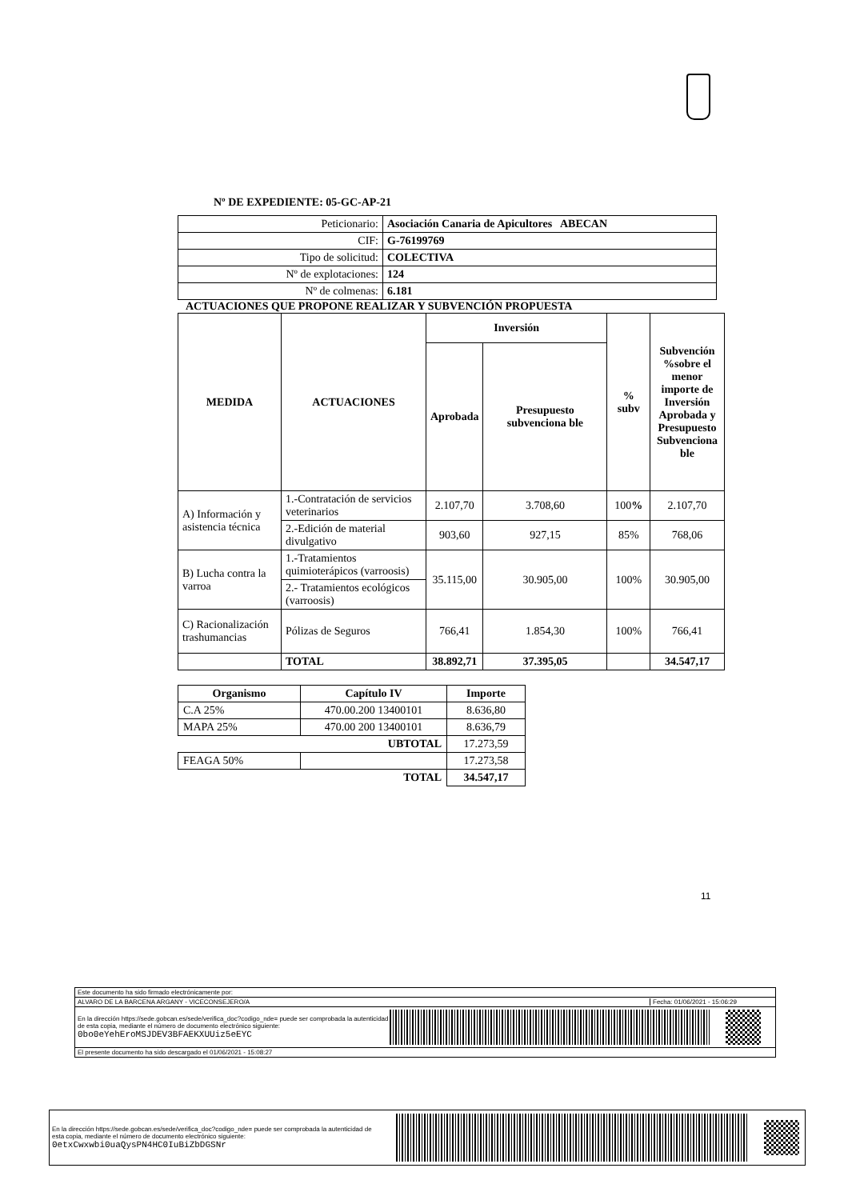Nº DE EXPEDIENTE: 05-GC-AP-21
| Peticionario: | Asociación Canaria de Apicultores ABECAN |
| CIF: | G-76199769 |
| Tipo de solicitud: | COLECTIVA |
| Nº de explotaciones: | 124 |
| Nº de colmenas: | 6.181 |
ACTUACIONES QUE PROPONE REALIZAR Y SUBVENCIÓN PROPUESTA
| MEDIDA | ACTUACIONES | Inversión | | % subv | Subvención %sobre el menor importe de Inversión Aprobada y Presupuesto Subvenciona ble |
| --- | --- | --- | --- | --- | --- |
| | | Aprobada | Presupuesto subvenciona ble | | |
| A) Información y asistencia técnica | 1.-Contratación de servicios veterinarios | 2.107,70 | 3.708,60 | 100 % | 2.107,70 |
| | 2.-Edición de material divulgativo | 903,60 | 927,15 | 85% | 768,06 |
| B) Lucha contra la varroa | 1.-Tratamientos quimioterápicos (varroosis) | 35.115,00 | 30.905,00 | 100% | 30.905,00 |
| | 2.- Tratamientos ecológicos (varroosis) | | | | |
| C) Racionalización trashumancias | Pólizas de Seguros | 766,41 | 1.854,30 | 100% | 766,41 |
| | TOTAL | 38.892,71 | 37.395,05 | | 34.547,17 |
| Organismo | Capítulo IV | Importe |
| --- | --- | --- |
| C.A 25% | 470.00.200 13400101 | 8.636,80 |
| MAPA 25% | 470.00 200 13400101 | 8.636,79 |
| UBTOTAL | | 17.273,59 |
| FEAGA 50% | | 17.273,58 |
| TOTAL | | 34.547,17 |
11
Este documento ha sido firmado electrónicamente por:
ALVARO DE LA BARCENA ARGANY - VICECONSEJERO/A Fecha: 01/06/2021 - 15:06:29
En la dirección https://sede.gobcan.es/sede/verifica_doc?codigo_nde= puede ser comprobada la autenticidad de esta copia, mediante el número de documento electrónico siguiente: 0bo0eYehEroMSJDEV3BFAEKXUUiz5eEYC
El presente documento ha sido descargado el 01/06/2021 - 15:08:27
En la dirección https://sede.gobcan.es/sede/verifica_doc?codigo_nde= puede ser comprobada la autenticidad de esta copia, mediante el número de documento electrónico siguiente: 0etxCwxwbi0uaQysPN4HC0IuBiZbDGSNr